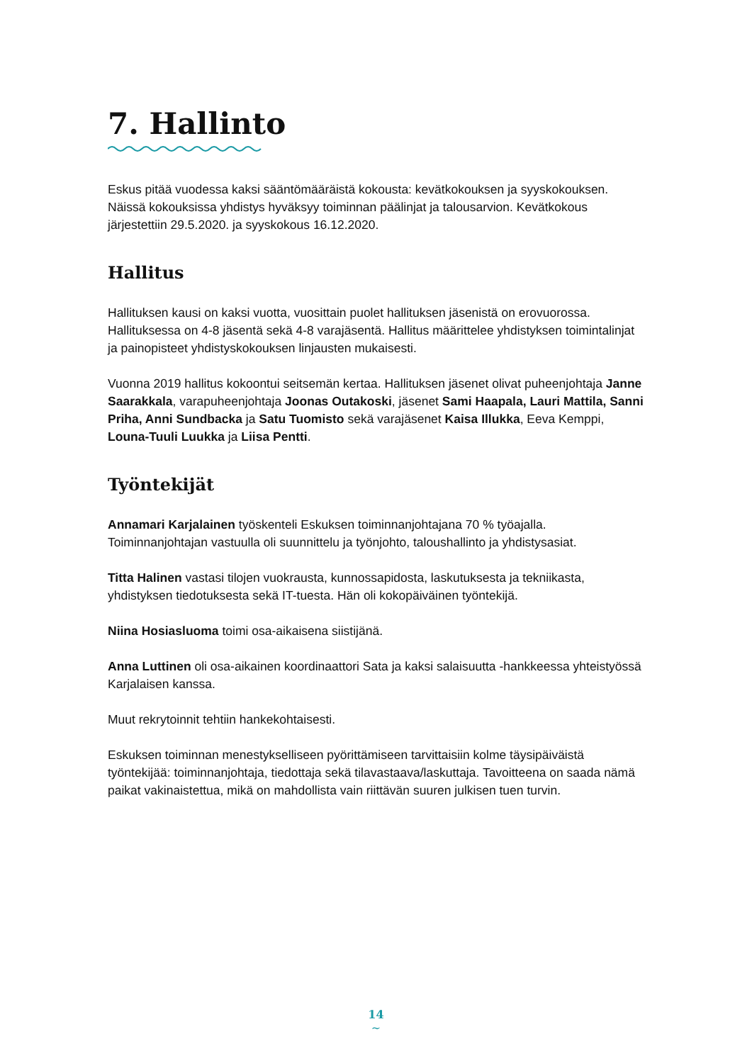7. Hallinto
Eskus pitää vuodessa kaksi sääntömääräistä kokousta: kevätkokouksen ja syysko­kouksen. Näissä kokouksissa yhdistys hyväksyy toiminnan päälinjat ja talousarvion. Kevätkokous järjestettiin 29.5.2020. ja syyskokous 16.12.2020.
Hallitus
Hallituksen kausi on kaksi vuotta, vuosittain puolet hallituksen jäsenistä on erovuorossa. Hallituksessa on 4-8 jäsentä sekä 4-8 varajäsentä. Hallitus määrittelee yhdistyksen toimintalinjat ja painopisteet yhdistyskokouksen linjausten mukaisesti.
Vuonna 2019 hallitus kokoontui seitsemän kertaa. Hallituksen jäsenet olivat puheenjohtaja Janne Saarakkala, varapuheenjohtaja Joonas Outakoski, jäsenet Sami Haapala, Lauri Mattila, Sanni Priha, Anni Sundbacka ja Satu Tuomisto sekä varajäsenet Kaisa Illukka, Eeva Kemppi, Louna-Tuuli Luukka ja Liisa Pentti.
Työntekijät
Annamari Karjalainen työskenteli Eskuksen toiminnanjohtajana 70 % työajalla. Toiminnanjohtajan vastuulla oli suunnittelu ja työnjohto, taloushallinto ja yhdistysasiat.
Titta Halinen vastasi tilojen vuokrausta, kunnossapidosta, laskutuksesta ja tekniikasta, yhdistyksen tiedotuksesta sekä IT-tuesta. Hän oli kokopäiväinen työntekijä.
Niina Hosiasluoma toimi osa-aikaisena siistijänä.
Anna Luttinen oli osa-aikainen koordinaattori Sata ja kaksi salaisuutta -hankkeessa yhteistyössä Karjalaisen kanssa.
Muut rekrytoinnit tehtiin hankekohtaisesti.
Eskuksen toiminnan menestykselliseen pyörittämiseen tarvittaisiin kolme täysipäiväistä työntekijää: toiminnanjohtaja, tiedottaja sekä tilavastaava/laskuttaja. Tavoitteena on saada nämä paikat vakinaistettua, mikä on mahdollista vain riittävän suuren julkisen tuen turvin.
14
~